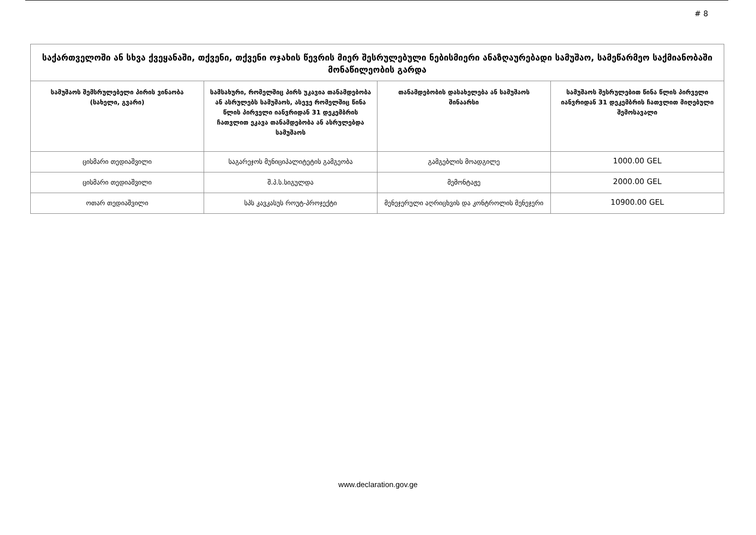# 8
| საქართველოში ან სხვა ქვეყანაში, თქვენი, თქვენი ოჯახის წევრის მიერ შესრულებული ნებისმიერი ანაზღაურებადი სამუშაო, სამეწარმეო საქმიანობაში მონაწილეობის გარდა | | | |
| --- | --- | --- | --- |
| სამუშაოს შემსრულებელი პირის ვინაობა (სახელი, გვარი) | სამსახური, რომელშიც პირს უკავია თანამდებობა ან ასრულებს სამუშაოს, ასევე რომელშიც წინა წლის პირველი იანვრიდან 31 დეკემბრის ჩათვლით ეკავა თანამდებობა ან ასრულებდა სამუშაოს | თანამდებობის დასახელება ან სამუშაოს შინაარსი | სამუშაოს შესრულებით წინა წლის პირველი იანვრიდან 31 დეკემბრის ჩათვლით მიღებული შემოსავალი |
| ცისმარი თედიაშვილი | საგარეჯოს მუნიციპალიტეტის გამგეობა | გამგებლის მოადგილე | 1000.00 GEL |
| ცისმარი თედიაშვილი | შ.პ.ს.სიგულდა | მემონტაჟე | 2000.00 GEL |
| ოთარ თედიაშვილი | სპს კავკასუს როუტ-პროჯექტი | მენეჯერული აღრიცხვის და კონტროლის მენეჯერი | 10900.00 GEL |
www.declaration.gov.ge